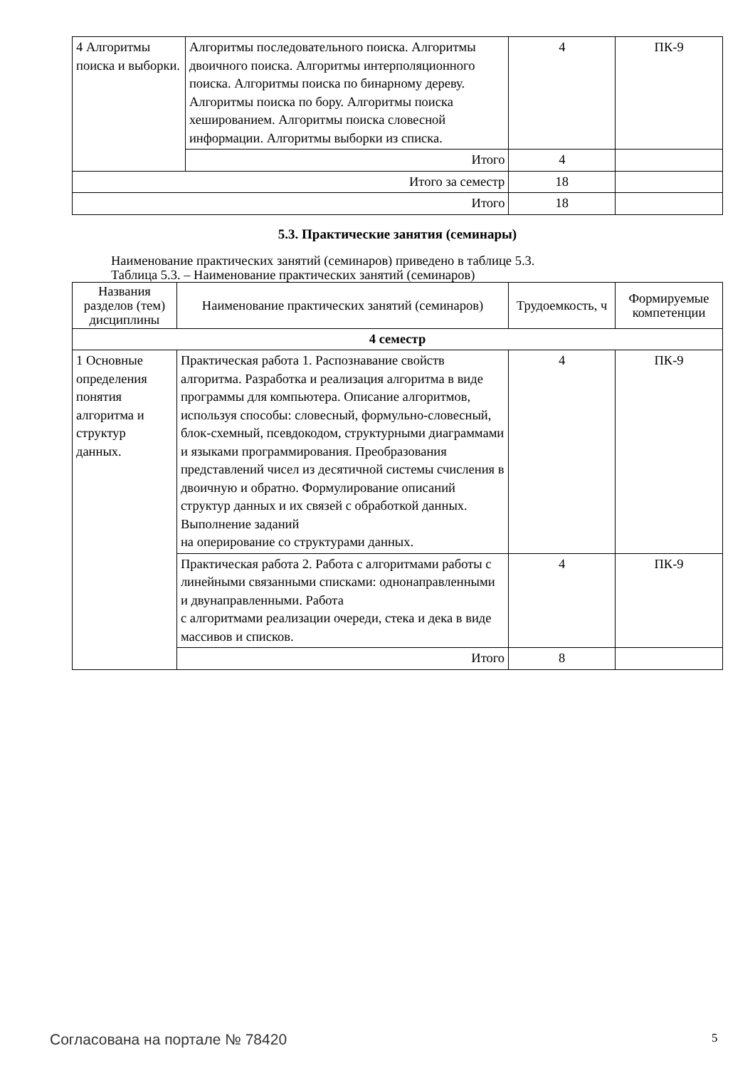| 4 Алгоритмы поиска и выборки. | Алгоритмы последовательного поиска. Алгоритмы двоичного поиска. Алгоритмы интерполяционного поиска. Алгоритмы поиска по бинарному дереву. Алгоритмы поиска по бору. Алгоритмы поиска хешированием. Алгоритмы поиска словесной информации. Алгоритмы выборки из списка. | 4 | ПК-9 |
| | Итого | 4 | |
| Итого за семестр | | 18 | |
| Итого | | 18 | |
5.3. Практические занятия (семинары)
Наименование практических занятий (семинаров) приведено в таблице 5.3.
Таблица 5.3. – Наименование практических занятий (семинаров)
| Названия разделов (тем) дисциплины | Наименование практических занятий (семинаров) | Трудоемкость, ч | Формируемые компетенции |
| --- | --- | --- | --- |
| 4 семестр | | | |
| 1 Основные определения понятия алгоритма и структур данных. | Практическая работа 1. Распознавание свойств алгоритма. Разработка и реализация алгоритма в виде программы для компьютера. Описание алгоритмов, используя способы: словесный, формульно-словесный, блок-схемный, псевдокодом, структурными диаграммами и языками программирования. Преобразования представлений чисел из десятичной системы счисления в двоичную и обратно. Формулирование описаний структур данных и их связей с обработкой данных. Выполнение заданий на оперирование со структурами данных. | 4 | ПК-9 |
| | Практическая работа 2. Работа с алгоритмами работы с линейными связанными списками: однонаправленными и двунаправленными. Работа с алгоритмами реализации очереди, стека и дека в виде массивов и списков. | 4 | ПК-9 |
| | Итого | 8 | |
Согласована на портале № 78420 5